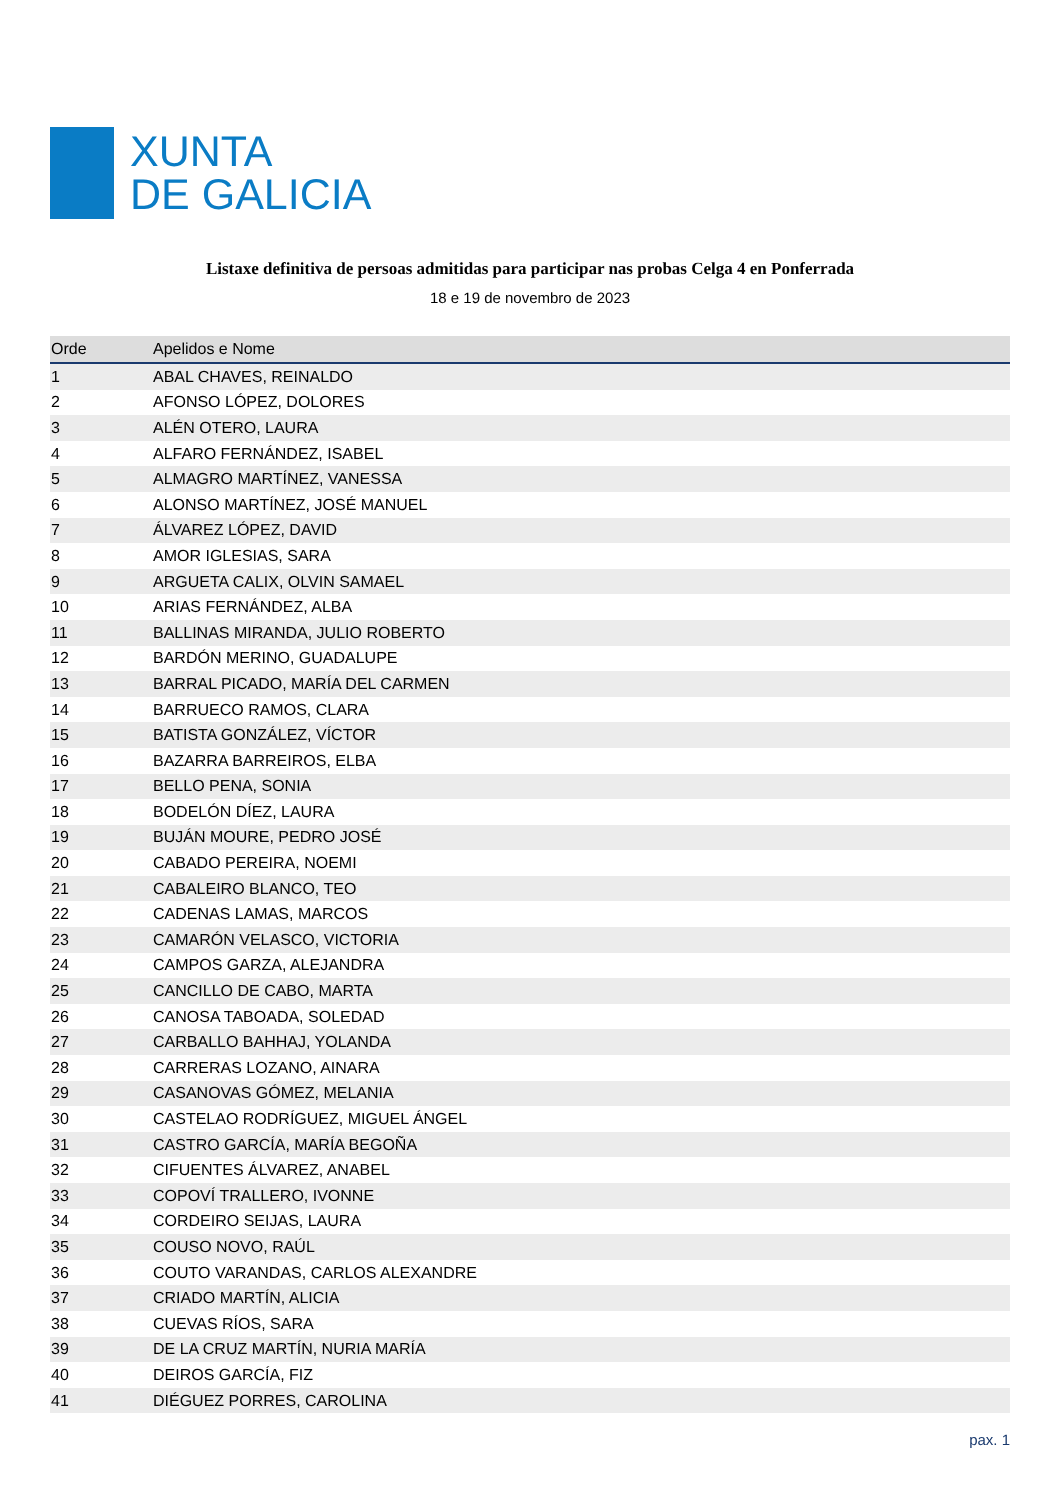XUNTA
DE GALICIA
Listaxe definitiva de persoas admitidas para participar nas probas Celga 4 en Ponferrada
18 e 19 de novembro de 2023
| Orde | Apelidos e Nome |
| --- | --- |
| 1 | ABAL CHAVES, REINALDO |
| 2 | AFONSO LÓPEZ, DOLORES |
| 3 | ALÉN OTERO, LAURA |
| 4 | ALFARO FERNÁNDEZ, ISABEL |
| 5 | ALMAGRO MARTÍNEZ, VANESSA |
| 6 | ALONSO MARTÍNEZ, JOSÉ MANUEL |
| 7 | ÁLVAREZ LÓPEZ, DAVID |
| 8 | AMOR IGLESIAS, SARA |
| 9 | ARGUETA CALIX, OLVIN SAMAEL |
| 10 | ARIAS FERNÁNDEZ, ALBA |
| 11 | BALLINAS MIRANDA, JULIO ROBERTO |
| 12 | BARDÓN MERINO, GUADALUPE |
| 13 | BARRAL PICADO, MARÍA DEL CARMEN |
| 14 | BARRUECO RAMOS, CLARA |
| 15 | BATISTA GONZÁLEZ, VÍCTOR |
| 16 | BAZARRA BARREIROS, ELBA |
| 17 | BELLO PENA, SONIA |
| 18 | BODELÓN DÍEZ, LAURA |
| 19 | BUJÁN MOURE, PEDRO JOSÉ |
| 20 | CABADO PEREIRA, NOEMI |
| 21 | CABALEIRO BLANCO, TEO |
| 22 | CADENAS LAMAS, MARCOS |
| 23 | CAMARÓN VELASCO, VICTORIA |
| 24 | CAMPOS GARZA, ALEJANDRA |
| 25 | CANCILLO DE CABO, MARTA |
| 26 | CANOSA TABOADA, SOLEDAD |
| 27 | CARBALLO BAHHAJ, YOLANDA |
| 28 | CARRERAS LOZANO, AINARA |
| 29 | CASANOVAS GÓMEZ, MELANIA |
| 30 | CASTELAO RODRÍGUEZ, MIGUEL ÁNGEL |
| 31 | CASTRO GARCÍA, MARÍA BEGOÑA |
| 32 | CIFUENTES ÁLVAREZ, ANABEL |
| 33 | COPOVÍ TRALLERO, IVONNE |
| 34 | CORDEIRO SEIJAS, LAURA |
| 35 | COUSO NOVO, RAÚL |
| 36 | COUTO VARANDAS, CARLOS ALEXANDRE |
| 37 | CRIADO MARTÍN, ALICIA |
| 38 | CUEVAS RÍOS, SARA |
| 39 | DE LA CRUZ MARTÍN, NURIA MARÍA |
| 40 | DEIROS GARCÍA, FIZ |
| 41 | DIÉGUEZ PORRES, CAROLINA |
pax. 1